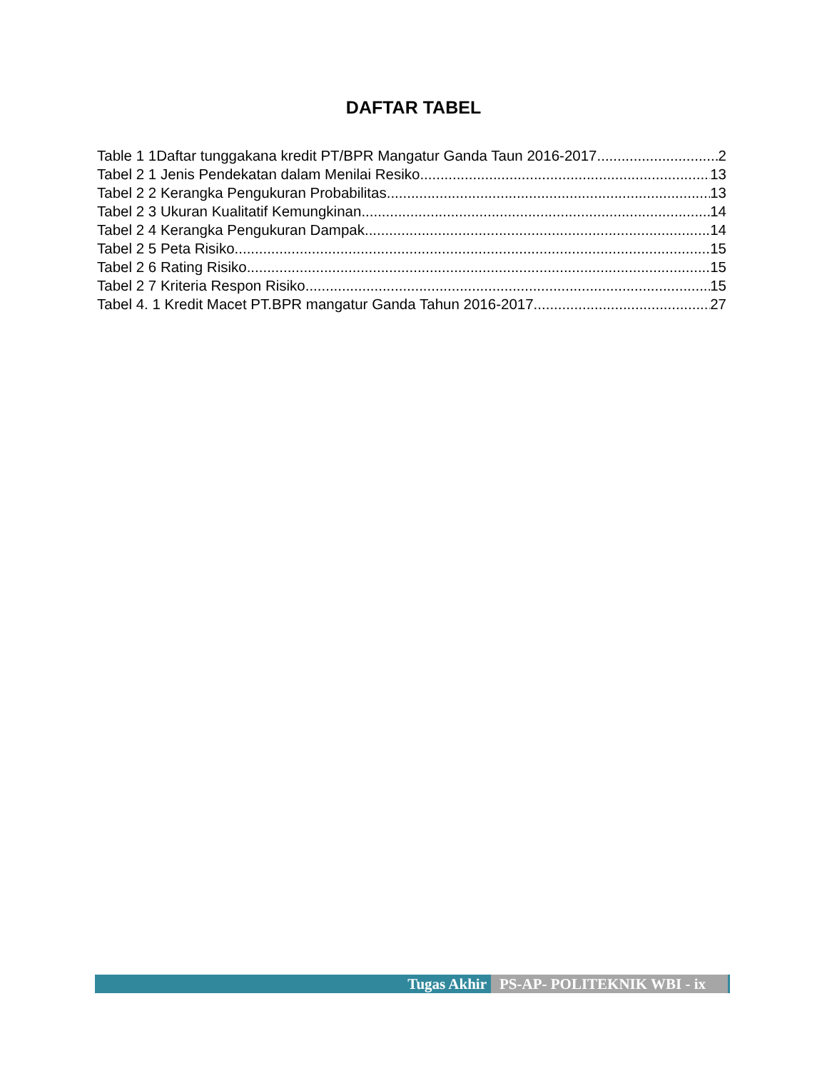DAFTAR TABEL
Table 1 1Daftar tunggakana kredit PT/BPR Mangatur Ganda Taun 2016-2017 2
Tabel 2 1 Jenis Pendekatan dalam Menilai Resiko 13
Tabel 2 2 Kerangka Pengukuran Probabilitas 13
Tabel 2 3 Ukuran Kualitatif Kemungkinan 14
Tabel 2 4 Kerangka Pengukuran Dampak 14
Tabel 2 5 Peta Risiko 15
Tabel 2 6 Rating Risiko 15
Tabel 2 7 Kriteria Respon Risiko 15
Tabel 4. 1 Kredit Macet PT.BPR mangatur Ganda Tahun 2016-2017 27
Tugas Akhir PS-AP- POLITEKNIK WBI - ix